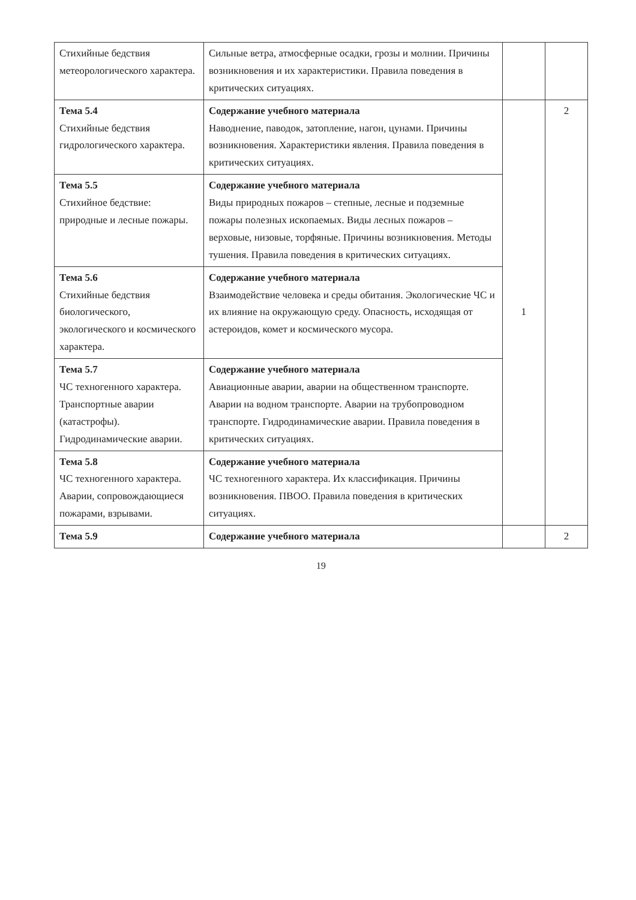| Стихийные бедствия метеорологического характера. | Сильные ветра, атмосферные осадки, грозы и молнии. Причины возникновения и их характеристики. Правила поведения в критических ситуациях. | | |
| Тема 5.4 Стихийные бедствия гидрологического характера. | Содержание учебного материала Наводнение, паводок, затопление, нагон, цунами. Причины возникновения. Характеристики явления. Правила поведения в критических ситуациях. | 1 | 2 |
| Тема 5.5 Стихийное бедствие: природные и лесные пожары. | Содержание учебного материала Виды природных пожаров – степные, лесные и подземные пожары полезных ископаемых. Виды лесных пожаров – верховые, низовые, торфяные. Причины возникновения. Методы тушения. Правила поведения в критических ситуациях. | | |
| Тема 5.6 Стихийные бедствия биологического, экологического и космического характера. | Содержание учебного материала Взаимодействие человека и среды обитания. Экологические ЧС и их влияние на окружающую среду. Опасность, исходящая от астероидов, комет и космического мусора. | | |
| Тема 5.7 ЧС техногенного характера. Транспортные аварии (катастрофы). Гидродинамические аварии. | Содержание учебного материала Авиационные аварии, аварии на общественном транспорте. Аварии на водном транспорте. Аварии на трубопроводном транспорте. Гидродинамические аварии. Правила поведения в критических ситуациях. | | |
| Тема 5.8 ЧС техногенного характера. Аварии, сопровождающиеся пожарами, взрывами. | Содержание учебного материала ЧС техногенного характера. Их классификация. Причины возникновения. ПВОО. Правила поведения в критических ситуациях. | | |
| Тема 5.9 | Содержание учебного материала | | 2 |
19